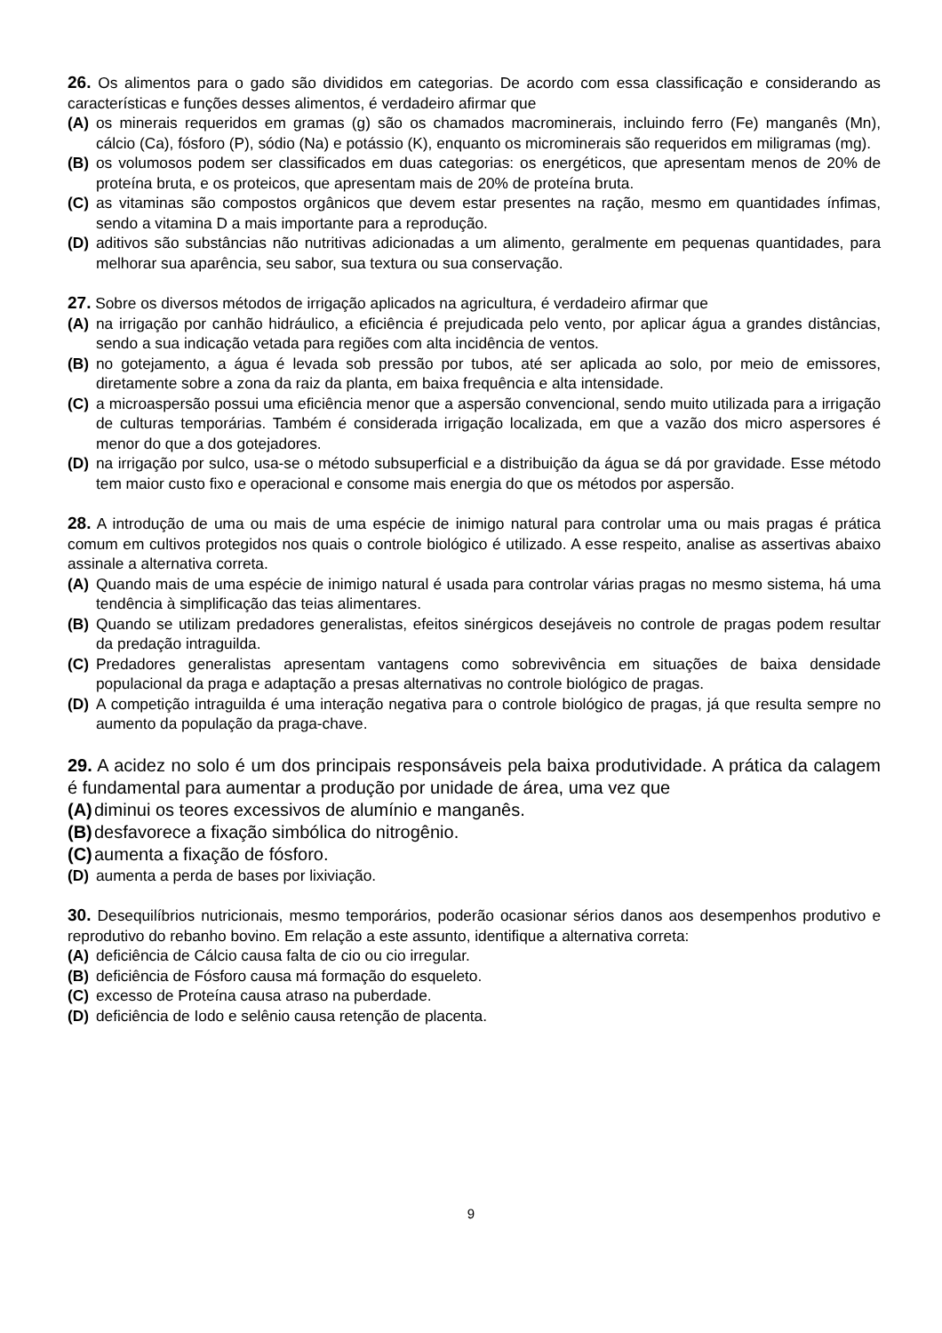26. Os alimentos para o gado são divididos em categorias. De acordo com essa classificação e considerando as características e funções desses alimentos, é verdadeiro afirmar que
(A) os minerais requeridos em gramas (g) são os chamados macrominerais, incluindo ferro (Fe) manganês (Mn), cálcio (Ca), fósforo (P), sódio (Na) e potássio (K), enquanto os microminerais são requeridos em miligramas (mg).
(B) os volumosos podem ser classificados em duas categorias: os energéticos, que apresentam menos de 20% de proteína bruta, e os proteicos, que apresentam mais de 20% de proteína bruta.
(C) as vitaminas são compostos orgânicos que devem estar presentes na ração, mesmo em quantidades ínfimas, sendo a vitamina D a mais importante para a reprodução.
(D) aditivos são substâncias não nutritivas adicionadas a um alimento, geralmente em pequenas quantidades, para melhorar sua aparência, seu sabor, sua textura ou sua conservação.
27. Sobre os diversos métodos de irrigação aplicados na agricultura, é verdadeiro afirmar que
(A) na irrigação por canhão hidráulico, a eficiência é prejudicada pelo vento, por aplicar água a grandes distâncias, sendo a sua indicação vetada para regiões com alta incidência de ventos.
(B) no gotejamento, a água é levada sob pressão por tubos, até ser aplicada ao solo, por meio de emissores, diretamente sobre a zona da raiz da planta, em baixa frequência e alta intensidade.
(C) a microaspersão possui uma eficiência menor que a aspersão convencional, sendo muito utilizada para a irrigação de culturas temporárias. Também é considerada irrigação localizada, em que a vazão dos micro aspersores é menor do que a dos gotejadores.
(D) na irrigação por sulco, usa-se o método subsuperficial e a distribuição da água se dá por gravidade. Esse método tem maior custo fixo e operacional e consome mais energia do que os métodos por aspersão.
28. A introdução de uma ou mais de uma espécie de inimigo natural para controlar uma ou mais pragas é prática comum em cultivos protegidos nos quais o controle biológico é utilizado. A esse respeito, analise as assertivas abaixo assinale a alternativa correta.
(A) Quando mais de uma espécie de inimigo natural é usada para controlar várias pragas no mesmo sistema, há uma tendência à simplificação das teias alimentares.
(B) Quando se utilizam predadores generalistas, efeitos sinérgicos desejáveis no controle de pragas podem resultar da predação intraguilda.
(C) Predadores generalistas apresentam vantagens como sobrevivência em situações de baixa densidade populacional da praga e adaptação a presas alternativas no controle biológico de pragas.
(D) A competição intraguilda é uma interação negativa para o controle biológico de pragas, já que resulta sempre no aumento da população da praga-chave.
29. A acidez no solo é um dos principais responsáveis pela baixa produtividade. A prática da calagem é fundamental para aumentar a produção por unidade de área, uma vez que
(A) diminui os teores excessivos de alumínio e manganês.
(B) desfavorece a fixação simbólica do nitrogênio.
(C) aumenta a fixação de fósforo.
(D) aumenta a perda de bases por lixiviação.
30. Desequilíbrios nutricionais, mesmo temporários, poderão ocasionar sérios danos aos desempenhos produtivo e reprodutivo do rebanho bovino. Em relação a este assunto, identifique a alternativa correta:
(A) deficiência de Cálcio causa falta de cio ou cio irregular.
(B) deficiência de Fósforo causa má formação do esqueleto.
(C) excesso de Proteína causa atraso na puberdade.
(D) deficiência de Iodo e selênio causa retenção de placenta.
9